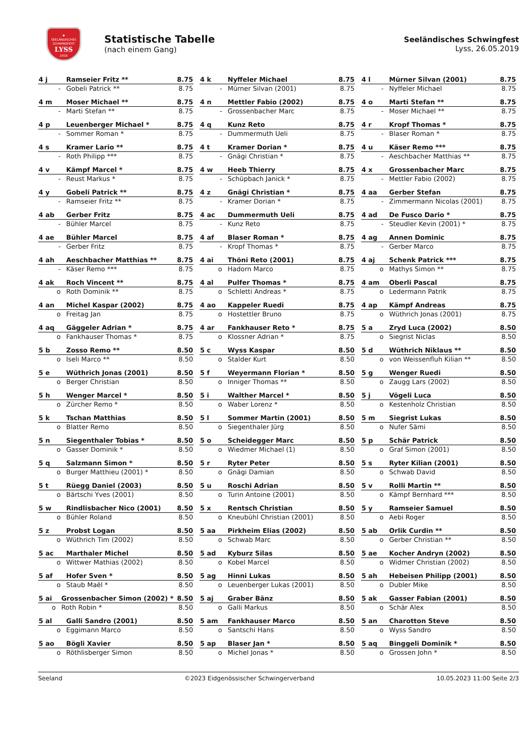✚
SEELÄNDISCHES
SCHWINGFEST
LYSS
2019
Statistische Tabelle
(nach einem Gang)
Seeländisches Schwingfest
Lyss, 26.05.2019
| 4 j | Ramseier Fritz ** | 8.75 |
| - | Gobeli Patrick ** | 8.75 |
| 4 k | Nyffeler Michael | 8.75 |
| - | Mürner Silvan (2001) | 8.75 |
| 4 l | Mürner Silvan (2001) | 8.75 |
| - | Nyffeler Michael | 8.75 |
| 4 m | Moser Michael ** | 8.75 |
| - | Marti Stefan ** | 8.75 |
| 4 n | Mettler Fabio (2002) | 8.75 |
| - | Grossenbacher Marc | 8.75 |
| 4 o | Marti Stefan ** | 8.75 |
| - | Moser Michael ** | 8.75 |
| 4 p | Leuenberger Michael * | 8.75 |
| - | Sommer Roman * | 8.75 |
| 4 q | Kunz Reto | 8.75 |
| - | Dummermuth Ueli | 8.75 |
| 4 r | Kropf Thomas * | 8.75 |
| - | Blaser Roman * | 8.75 |
| 4 s | Kramer Lario ** | 8.75 |
| - | Roth Philipp *** | 8.75 |
| 4 t | Kramer Dorian * | 8.75 |
| - | Gnägi Christian * | 8.75 |
| 4 u | Käser Remo *** | 8.75 |
| - | Aeschbacher Matthias ** | 8.75 |
| 4 v | Kämpf Marcel * | 8.75 |
| - | Reust Markus * | 8.75 |
| 4 w | Heeb Thierry | 8.75 |
| - | Schüpbach Janick * | 8.75 |
| 4 x | Grossenbacher Marc | 8.75 |
| - | Mettler Fabio (2002) | 8.75 |
| 4 y | Gobeli Patrick ** | 8.75 |
| - | Ramseier Fritz ** | 8.75 |
| 4 z | Gnägi Christian * | 8.75 |
| - | Kramer Dorian * | 8.75 |
| 4 aa | Gerber Stefan | 8.75 |
| - | Zimmermann Nicolas (2001) | 8.75 |
| 4 ab | Gerber Fritz | 8.75 |
| - | Bühler Marcel | 8.75 |
| 4 ac | Dummermuth Ueli | 8.75 |
| - | Kunz Reto | 8.75 |
| 4 ad | De Fusco Dario * | 8.75 |
| - | Steudler Kevin (2001) * | 8.75 |
| 4 ae | Bühler Marcel | 8.75 |
| - | Gerber Fritz | 8.75 |
| 4 af | Blaser Roman * | 8.75 |
| - | Kropf Thomas * | 8.75 |
| 4 ag | Annen Dominic | 8.75 |
| - | Gerber Marco | 8.75 |
| 4 ah | Aeschbacher Matthias ** | 8.75 |
| - | Käser Remo *** | 8.75 |
| 4 ai | Thöni Reto (2001) | 8.75 |
| o | Hadorn Marco | 8.75 |
| 4 aj | Schenk Patrick *** | 8.75 |
| o | Mathys Simon ** | 8.75 |
| 4 ak | Roch Vincent ** | 8.75 |
| o | Roth Dominik ** | 8.75 |
| 4 al | Pulfer Thomas * | 8.75 |
| o | Schletti Andreas * | 8.75 |
| 4 am | Oberli Pascal | 8.75 |
| o | Ledermann Patrik | 8.75 |
| 4 an | Michel Kaspar (2002) | 8.75 |
| o | Freitag Jan | 8.75 |
| 4 ao | Kappeler Ruedi | 8.75 |
| o | Hostettler Bruno | 8.75 |
| 4 ap | Kämpf Andreas | 8.75 |
| o | Wüthrich Jonas (2001) | 8.75 |
| 4 aq | Gäggeler Adrian * | 8.75 |
| o | Fankhauser Thomas * | 8.75 |
| 4 ar | Fankhauser Reto * | 8.75 |
| o | Klossner Adrian * | 8.75 |
| 5 a | Zryd Luca (2002) | 8.50 |
| o | Siegrist Niclas | 8.50 |
| 5 b | Zosso Remo ** | 8.50 |
| o | Iseli Marco ** | 8.50 |
| 5 c | Wyss Kaspar | 8.50 |
| o | Stalder Kurt | 8.50 |
| 5 d | Wüthrich Niklaus ** | 8.50 |
| o | von Weissenfluh Kilian ** | 8.50 |
| 5 e | Wüthrich Jonas (2001) | 8.50 |
| o | Berger Christian | 8.50 |
| 5 f | Weyermann Florian * | 8.50 |
| o | Inniger Thomas ** | 8.50 |
| 5 g | Wenger Ruedi | 8.50 |
| o | Zaugg Lars (2002) | 8.50 |
| 5 h | Wenger Marcel * | 8.50 |
| o | Zürcher Remo * | 8.50 |
| 5 i | Walther Marcel * | 8.50 |
| o | Waber Lorenz * | 8.50 |
| 5 j | Vögeli Luca | 8.50 |
| o | Kestenholz Christian | 8.50 |
| 5 k | Tschan Matthias | 8.50 |
| o | Blatter Remo | 8.50 |
| 5 l | Sommer Martin (2001) | 8.50 |
| o | Siegenthaler Jürg | 8.50 |
| 5 m | Siegrist Lukas | 8.50 |
| o | Nufer Sämi | 8.50 |
| 5 n | Siegenthaler Tobias * | 8.50 |
| o | Gasser Dominik * | 8.50 |
| 5 o | Scheidegger Marc | 8.50 |
| o | Wiedmer Michael (1) | 8.50 |
| 5 p | Schär Patrick | 8.50 |
| o | Graf Simon (2001) | 8.50 |
| 5 q | Salzmann Simon * | 8.50 |
| o | Burger Matthieu (2001) * | 8.50 |
| 5 r | Ryter Peter | 8.50 |
| o | Gnägi Damian | 8.50 |
| 5 s | Ryter Kilian (2001) | 8.50 |
| o | Schwab David | 8.50 |
| 5 t | Rüegg Daniel (2003) | 8.50 |
| o | Bärtschi Yves (2001) | 8.50 |
| 5 u | Roschi Adrian | 8.50 |
| o | Turin Antoine (2001) | 8.50 |
| 5 v | Rolli Martin ** | 8.50 |
| o | Kämpf Bernhard *** | 8.50 |
| 5 w | Rindlisbacher Nico (2001) | 8.50 |
| o | Bühler Roland | 8.50 |
| 5 x | Rentsch Christian | 8.50 |
| o | Kneubühl Christian (2001) | 8.50 |
| 5 y | Ramseier Samuel | 8.50 |
| o | Aebi Roger | 8.50 |
| 5 z | Probst Logan | 8.50 |
| o | Wüthrich Tim (2002) | 8.50 |
| 5 aa | Pirkheim Elias (2002) | 8.50 |
| o | Schwab Marc | 8.50 |
| 5 ab | Orlik Curdin ** | 8.50 |
| o | Gerber Christian ** | 8.50 |
| 5 ac | Marthaler Michel | 8.50 |
| o | Wittwer Mathias (2002) | 8.50 |
| 5 ad | Kyburz Silas | 8.50 |
| o | Kobel Marcel | 8.50 |
| 5 ae | Kocher Andryn (2002) | 8.50 |
| o | Widmer Christian (2002) | 8.50 |
| 5 af | Hofer Sven * | 8.50 |
| o | Staub Maël * | 8.50 |
| 5 ag | Hinni Lukas | 8.50 |
| o | Leuenberger Lukas (2001) | 8.50 |
| 5 ah | Hebeisen Philipp (2001) | 8.50 |
| o | Dubler Mike | 8.50 |
| 5 ai | Grossenbacher Simon (2002) * | 8.50 |
| o | Roth Robin * | 8.50 |
| 5 aj | Graber Bänz | 8.50 |
| o | Galli Markus | 8.50 |
| 5 ak | Gasser Fabian (2001) | 8.50 |
| o | Schär Alex | 8.50 |
| 5 al | Galli Sandro (2001) | 8.50 |
| o | Eggimann Marco | 8.50 |
| 5 am | Fankhauser Marco | 8.50 |
| o | Santschi Hans | 8.50 |
| 5 an | Charotton Steve | 8.50 |
| o | Wyss Sandro | 8.50 |
| 5 ao | Bögli Xavier | 8.50 |
| o | Röthlisberger Simon | 8.50 |
| 5 ap | Blaser Jan * | 8.50 |
| o | Michel Jonas * | 8.50 |
| 5 aq | Binggeli Dominik * | 8.50 |
| o | Grossen John * | 8.50 |
Seeland ©2023 Eidgenössischer Schwingerverband 10.05.2023 11:00 Seite 2/3